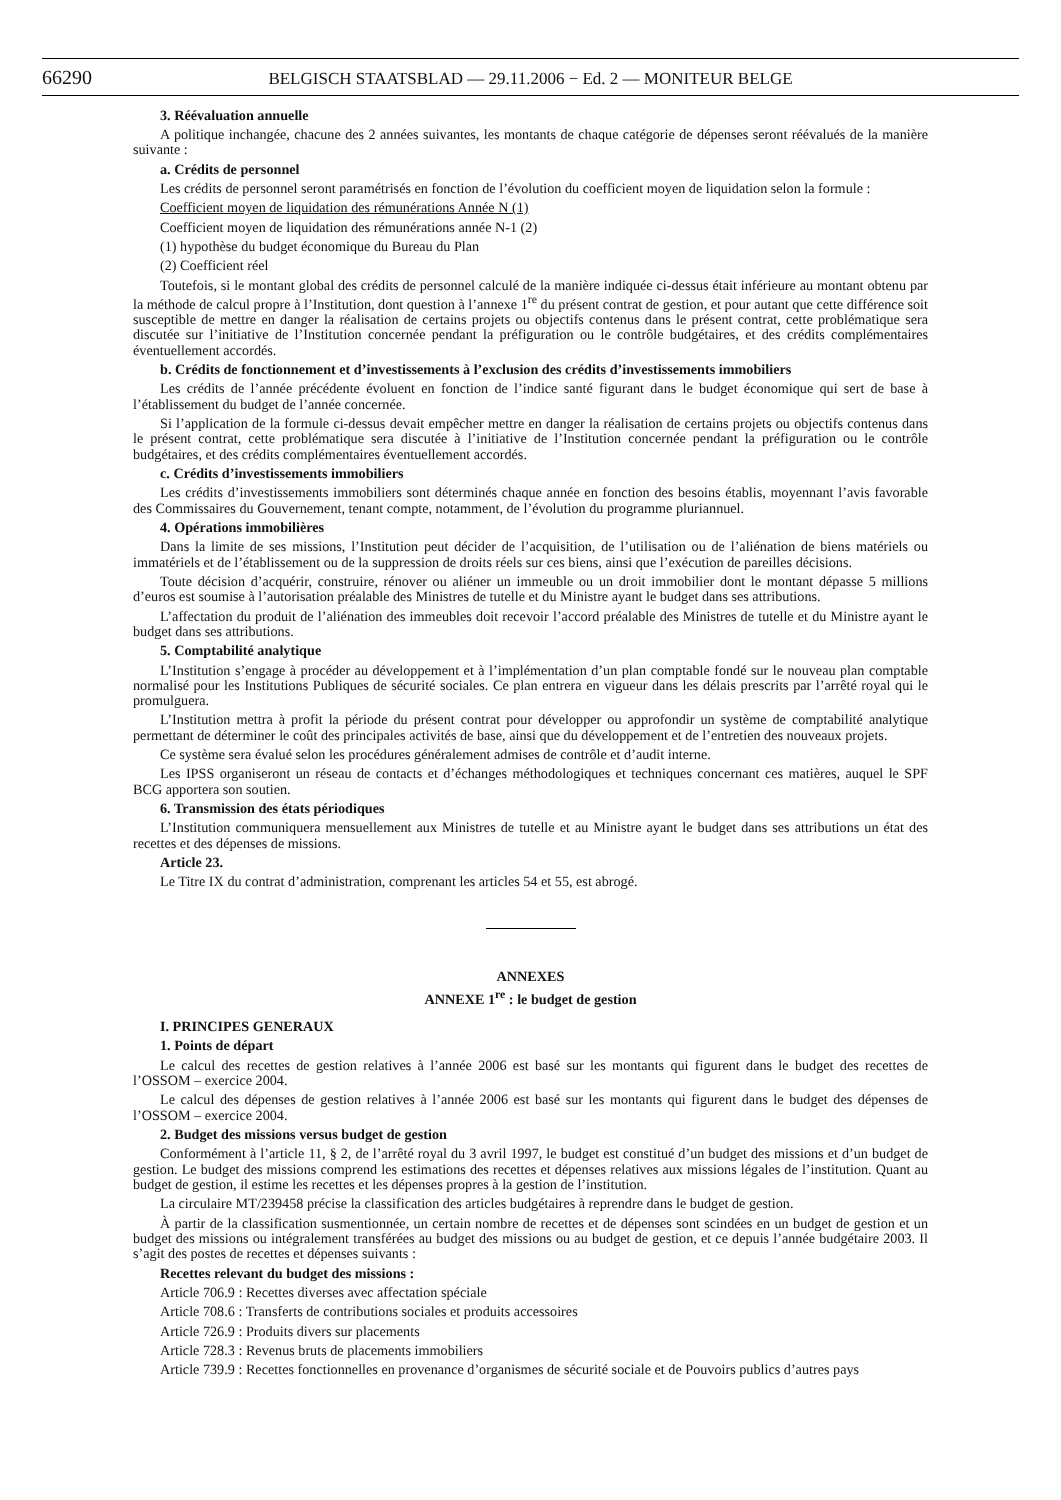66290 BELGISCH STAATSBLAD — 29.11.2006 − Ed. 2 — MONITEUR BELGE
3. Réévaluation annuelle
A politique inchangée, chacune des 2 années suivantes, les montants de chaque catégorie de dépenses seront réévalués de la manière suivante :
a. Crédits de personnel
Les crédits de personnel seront paramétrisés en fonction de l’évolution du coefficient moyen de liquidation selon la formule :
Coefficient moyen de liquidation des rémunérations Année N (1)
Coefficient moyen de liquidation des rémunérations année N-1 (2)
(1) hypothèse du budget économique du Bureau du Plan
(2) Coefficient réel
Toutefois, si le montant global des crédits de personnel calculé de la manière indiquée ci-dessus était inférieure au montant obtenu par la méthode de calcul propre à l’Institution, dont question à l’annexe 1<sup>re</sup> du présent contrat de gestion, et pour autant que cette différence soit susceptible de mettre en danger la réalisation de certains projets ou objectifs contenus dans le présent contrat, cette problématique sera discutée sur l’initiative de l’Institution concernée pendant la préfiguration ou le contrôle budgétaires, et des crédits complémentaires éventuellement accordés.
b. Crédits de fonctionnement et d’investissements à l’exclusion des crédits d’investissements immobiliers
Les crédits de l’année précédente évoluent en fonction de l’indice santé figurant dans le budget économique qui sert de base à l’établissement du budget de l’année concernée.
Si l’application de la formule ci-dessus devait empêcher mettre en danger la réalisation de certains projets ou objectifs contenus dans le présent contrat, cette problématique sera discutée à l’initiative de l’Institution concernée pendant la préfiguration ou le contrôle budgétaires, et des crédits complémentaires éventuellement accordés.
c. Crédits d’investissements immobiliers
Les crédits d’investissements immobiliers sont déterminés chaque année en fonction des besoins établis, moyennant l’avis favorable des Commissaires du Gouvernement, tenant compte, notamment, de l’évolution du programme pluriannuel.
4. Opérations immobilières
Dans la limite de ses missions, l’Institution peut décider de l’acquisition, de l’utilisation ou de l’aliénation de biens matériels ou immatériels et de l’établissement ou de la suppression de droits réels sur ces biens, ainsi que l’exécution de pareilles décisions.
Toute décision d’acquérir, construire, rénover ou aliéner un immeuble ou un droit immobilier dont le montant dépasse 5 millions d’euros est soumise à l’autorisation préalable des Ministres de tutelle et du Ministre ayant le budget dans ses attributions.
L’affectation du produit de l’aliénation des immeubles doit recevoir l’accord préalable des Ministres de tutelle et du Ministre ayant le budget dans ses attributions.
5. Comptabilité analytique
L’Institution s’engage à procéder au développement et à l’implémentation d’un plan comptable fondé sur le nouveau plan comptable normalisé pour les Institutions Publiques de sécurité sociales. Ce plan entrera en vigueur dans les délais prescrits par l’arrêté royal qui le promulguera.
L’Institution mettra à profit la période du présent contrat pour développer ou approfondir un système de comptabilité analytique permettant de déterminer le coût des principales activités de base, ainsi que du développement et de l’entretien des nouveaux projets.
Ce système sera évalué selon les procédures généralement admises de contrôle et d’audit interne.
Les IPSS organiseront un réseau de contacts et d’échanges méthodologiques et techniques concernant ces matières, auquel le SPF BCG apportera son soutien.
6. Transmission des états périodiques
L’Institution communiquera mensuellement aux Ministres de tutelle et au Ministre ayant le budget dans ses attributions un état des recettes et des dépenses de missions.
Article 23.
Le Titre IX du contrat d’administration, comprenant les articles 54 et 55, est abrogé.
ANNEXES
ANNEXE 1<sup>re</sup> : le budget de gestion
I. PRINCIPES GENERAUX
1. Points de départ
Le calcul des recettes de gestion relatives à l’année 2006 est basé sur les montants qui figurent dans le budget des recettes de l’OSSOM – exercice 2004.
Le calcul des dépenses de gestion relatives à l’année 2006 est basé sur les montants qui figurent dans le budget des dépenses de l’OSSOM – exercice 2004.
2. Budget des missions versus budget de gestion
Conformément à l’article 11, § 2, de l’arrêté royal du 3 avril 1997, le budget est constitué d’un budget des missions et d’un budget de gestion. Le budget des missions comprend les estimations des recettes et dépenses relatives aux missions légales de l’institution. Quant au budget de gestion, il estime les recettes et les dépenses propres à la gestion de l’institution.
La circulaire MT/239458 précise la classification des articles budgétaires à reprendre dans le budget de gestion.
À partir de la classification susmentionnée, un certain nombre de recettes et de dépenses sont scindées en un budget de gestion et un budget des missions ou intégralement transférées au budget des missions ou au budget de gestion, et ce depuis l’année budgétaire 2003. Il s’agit des postes de recettes et dépenses suivants :
Recettes relevant du budget des missions :
Article 706.9 : Recettes diverses avec affectation spéciale
Article 708.6 : Transferts de contributions sociales et produits accessoires
Article 726.9 : Produits divers sur placements
Article 728.3 : Revenus bruts de placements immobiliers
Article 739.9 : Recettes fonctionnelles en provenance d’organismes de sécurité sociale et de Pouvoirs publics d’autres pays